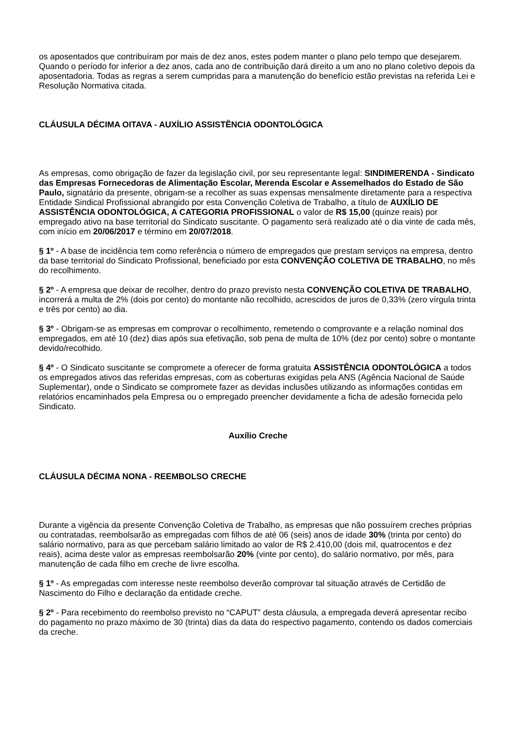os aposentados que contribuíram por mais de dez anos, estes podem manter o plano pelo tempo que desejarem. Quando o período for inferior a dez anos, cada ano de contribuição dará direito a um ano no plano coletivo depois da aposentadoria. Todas as regras a serem cumpridas para a manutenção do benefício estão previstas na referida Lei e Resolução Normativa citada.
CLÁUSULA DÉCIMA OITAVA - AUXÍLIO ASSISTÊNCIA ODONTOLÓGICA
As empresas, como obrigação de fazer da legislação civil, por seu representante legal: SINDIMERENDA - Sindicato das Empresas Fornecedoras de Alimentação Escolar, Merenda Escolar e Assemelhados do Estado de São Paulo, signatário da presente, obrigam-se a recolher as suas expensas mensalmente diretamente para a respectiva Entidade Sindical Profissional abrangido por esta Convenção Coletiva de Trabalho, a título de AUXÍLIO DE ASSISTÊNCIA ODONTOLÓGICA, A CATEGORIA PROFISSIONAL o valor de R$ 15,00 (quinze reais) por empregado ativo na base territorial do Sindicato suscitante. O pagamento será realizado até o dia vinte de cada mês, com início em 20/06/2017 e término em 20/07/2018.
§ 1º - A base de incidência tem como referência o número de empregados que prestam serviços na empresa, dentro da base territorial do Sindicato Profissional, beneficiado por esta CONVENÇÃO COLETIVA DE TRABALHO, no mês do recolhimento.
§ 2º - A empresa que deixar de recolher, dentro do prazo previsto nesta CONVENÇÃO COLETIVA DE TRABALHO, incorrerá a multa de 2% (dois por cento) do montante não recolhido, acrescidos de juros de 0,33% (zero vírgula trinta e três por cento) ao dia.
§ 3º - Obrigam-se as empresas em comprovar o recolhimento, remetendo o comprovante e a relação nominal dos empregados, em até 10 (dez) dias após sua efetivação, sob pena de multa de 10% (dez por cento) sobre o montante devido/recolhido.
§ 4º - O Sindicato suscitante se compromete a oferecer de forma gratuita ASSISTÊNCIA ODONTOLÓGICA a todos os empregados ativos das referidas empresas, com as coberturas exigidas pela ANS (Agência Nacional de Saúde Suplementar), onde o Sindicato se compromete fazer as devidas inclusões utilizando as informações contidas em relatórios encaminhados pela Empresa ou o empregado preencher devidamente a ficha de adesão fornecida pelo Sindicato.
Auxílio Creche
CLÁUSULA DÉCIMA NONA - REEMBOLSO CRECHE
Durante a vigência da presente Convenção Coletiva de Trabalho, as empresas que não possuírem creches próprias ou contratadas, reembolsarão as empregadas com filhos de até 06 (seis) anos de idade 30% (trinta por cento) do salário normativo, para as que percebam salário limitado ao valor de R$ 2.410,00 (dois mil, quatrocentos e dez reais), acima deste valor as empresas reembolsarão 20% (vinte por cento), do salário normativo, por mês, para manutenção de cada filho em creche de livre escolha.
§ 1º - As empregadas com interesse neste reembolso deverão comprovar tal situação através de Certidão de Nascimento do Filho e declaração da entidade creche.
§ 2º - Para recebimento do reembolso previsto no “CAPUT” desta cláusula, a empregada deverá apresentar recibo do pagamento no prazo máximo de 30 (trinta) dias da data do respectivo pagamento, contendo os dados comerciais da creche.